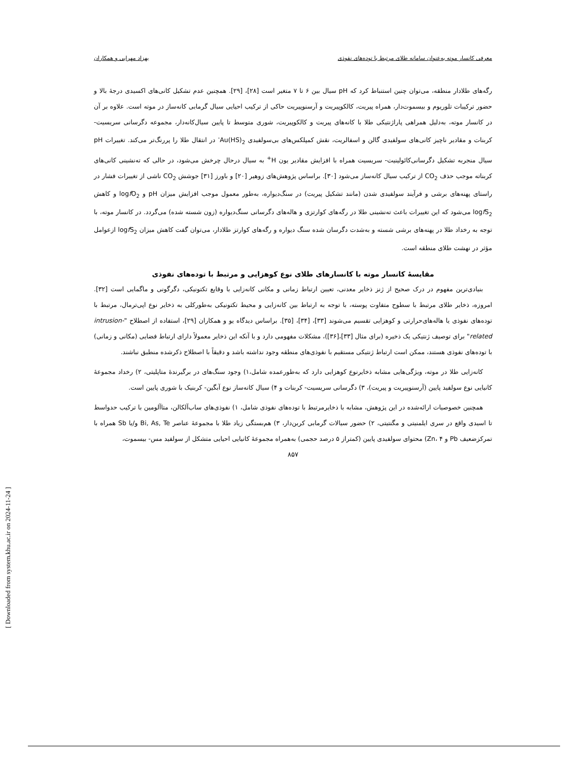معرفی کانسار موته به‌عنوان سامانه طلای مرتبط با توده‌های نفوذی بهزاد مهرابی و همکاران
رگه‌های طلادار منطقه، می‌توان چنین استنباط کرد که pH سیال بین ۶ تا ۷ متغیر است [۲۸]، [۲۹]. همچنین عدم تشکیل کانی‌های اکسیدی درجهٔ بالا و حضور ترکیبات تلوریوم و بیسموت‌دار، همراه پیریت، کالکوپیریت و آرسنوپیریت حاکی از ترکیب احیایی سیال گرمابی کانه‌ساز در موته است. علاوه بر آن در کانسار موته، به‌دلیل همراهی پاراژنتیکی طلا با کانه‌های پیریت و کالکوپیریت، شوری متوسط تا پایین سیال‌کانه‌دار، مجموعه دگرسانی سریسیت- کربنات و مقادیر ناچیز کانی‌های سولفیدی گالن و اسفالریت، نقش کمپلکس‌های بی‌سولفیدی Au(HS)<sub>2</sub><sup>-</sup> در انتقال طلا را پررنگ‌تر می‌کند. تغییرات pH سیال منجربه تشکیل دگرسانی‌کائولینیت- سریسیت همراه با افزایش مقادیر یون H<sup>+</sup> به سیال درحال چرخش می‌شود، در حالی که ته‌نشینی کانی‌های کربناته موجب حذف CO<sub>2</sub> از ترکیب سیال کانه‌ساز می‌شود [۳۰]. براساس پژوهش‌های زوهیر [۲۰] و باورز [۳۱] جوشش CO<sub>2</sub> ناشی از تغییرات فشار در راستای پهنه‌های برشی و فرآیند سولفیدی شدن (مانند تشکیل پیریت) در سنگ‌دیواره، به‌طور معمول موجب افزایش میزان pH و logf O<sub>2</sub> و کاهش logf S<sub>2</sub> می‌شود که این تغییرات باعث ته‌نشینی طلا در رگه‌های کوارتزی و هاله‌های دگرسانی سنگ‌دیواره (زون شسته شده) می‌گردد. در کانسار موته، با توجه به رخداد طلا در پهنه‌های برشی شسته و به‌شدت دگرسان شده سنگ دیواره و رگه‌های کوارتز طلادار، می‌توان گفت کاهش میزان logf S<sub>2</sub> ازعوامل مؤثر در نهشت طلای منطقه است.
مقایسهٔ کانسار موته با کانسارهای طلای نوع کوهزایی و مرتبط با توده‌های نفوذی
بنیادی‌ترین مفهوم در درک صحیح از ژنز ذخایر معدنی، تعیین ارتباط زمانی و مکانی کانه‌زایی با وقایع تکتونیکی، دگرگونی و ماگمایی است [۳۲]. امروزه، ذخایر طلای مرتبط با سطوح متفاوت پوسته، با توجه به ارتباط بین کانه‌زایی و محیط تکتونیکی به‌طورکلی به ذخایر نوع اپی‌ترمال، مرتبط با توده‌های نفوذی یا هاله‌های‌حرارتی و کوهزایی تقسیم می‌شوند [۳۳]، [۳۴]، [۳۵]. براساس دیدگاه یو و همکاران [۲۹]، استفاده از اصطلاح "intrusion-related" برای توصیف ژنتیکی یک ذخیره (برای مثال [۳۳]،[۳۶])، مشکلات مفهومی دارد و با آنکه این ذخایر معمولاً دارای ارتباط فضایی (مکانی و زمانی) با توده‌های نفوذی هستند، ممکن است ارتباط ژنتیکی مستقیم با نفوذی‌های منطقه وجود نداشته باشد و دقیقاً با اصطلاح ذکرشده منطبق نباشند.
کانه‌زایی طلا در موته، ویژگی‌هایی مشابه ذخایرنوع کوهزایی دارد که به‌طورعمده شامل،۱) وجود سنگ‌های در برگیرندهٔ متاپلیتی، ۲) رخداد مجموعهٔ کانیایی نوع سولفید پایین (آرسنوپیریت و پیریت)، ۳) دگرسانی سریسیت- کربنات و ۴) سیال کانه‌ساز نوع آبگین- کربنیک با شوری پایین است.
همچنین خصوصیات ارائه‌شده در این پژوهش، مشابه با ذخایرمرتبط با توده‌های نفوذی شامل، ۱) نفوذی‌های ساب‌آلکالن، متاآلومین با ترکیب حدواسط تا اسیدی واقع در سری ایلمنیتی و مگنتیتی، ۲) حضور سیالات گرمابی کربن‌دار، ۳) هم‌بستگی زیاد طلا با مجموعهٔ عناصر Bi, As, Te و/یا Sb همراه با تمرکزضعیف Pb و Zn، ۴) محتوای سولفیدی پایین (کمتراز ۵ درصد حجمی) به‌همراه مجموعهٔ کانیایی احیایی متشکل از سولفید مس- بیسموت،
۸۵۷
[ Downloaded from system.khu.ac.ir on 2024-11-24 ]